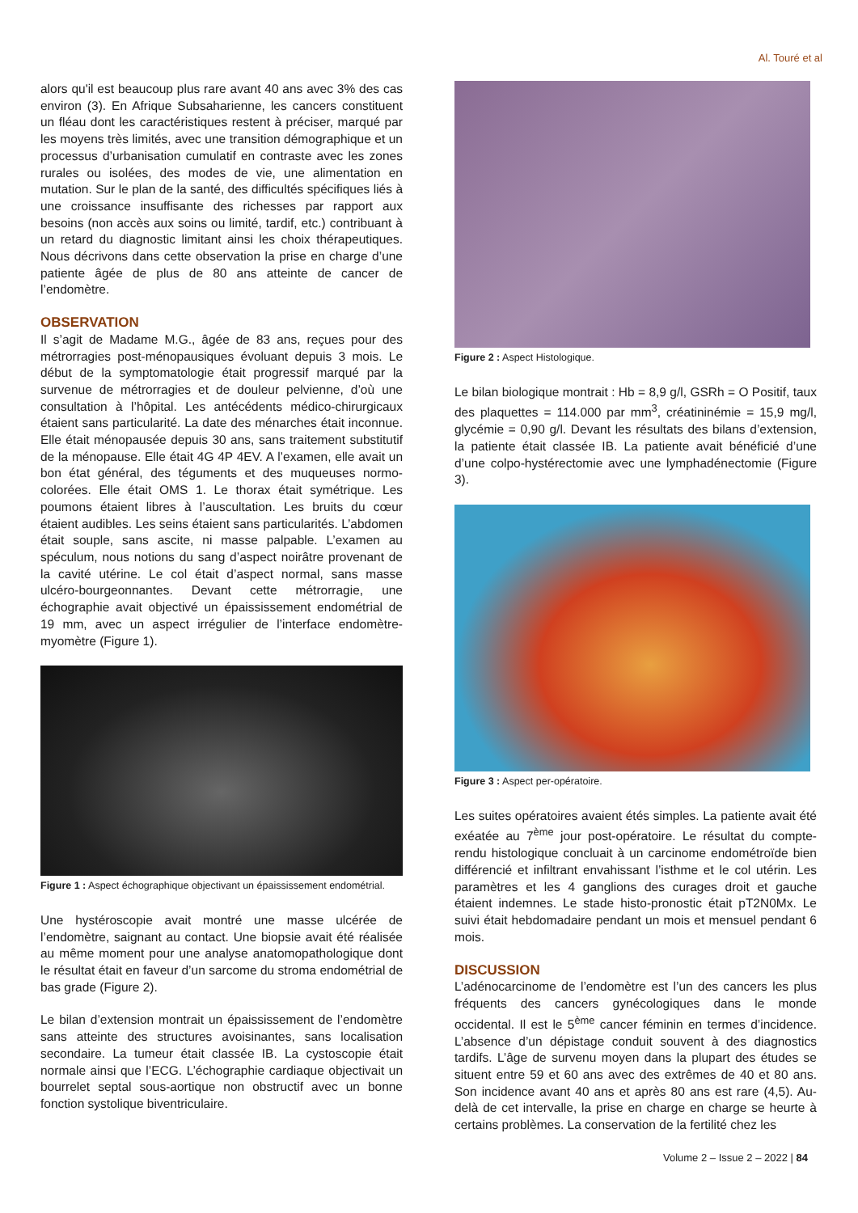Al. Touré et al
alors qu'il est beaucoup plus rare avant 40 ans avec 3% des cas environ (3). En Afrique Subsaharienne, les cancers constituent un fléau dont les caractéristiques restent à préciser, marqué par les moyens très limités, avec une transition démographique et un processus d’urbanisation cumulatif en contraste avec les zones rurales ou isolées, des modes de vie, une alimentation en mutation. Sur le plan de la santé, des difficultés spécifiques liés à une croissance insuffisante des richesses par rapport aux besoins (non accès aux soins ou limité, tardif, etc.) contribuant à un retard du diagnostic limitant ainsi les choix thérapeutiques. Nous décrivons dans cette observation la prise en charge d’une patiente âgée de plus de 80 ans atteinte de cancer de l’endomètre.
OBSERVATION
Il s’agit de Madame M.G., âgée de 83 ans, reçues pour des métrorragies post-ménopausiques évoluant depuis 3 mois. Le début de la symptomatologie était progressif marqué par la survenue de métrorragies et de douleur pelvienne, d’où une consultation à l’hôpital. Les antécédents médico-chirurgicaux étaient sans particularité. La date des ménarches était inconnue. Elle était ménopausée depuis 30 ans, sans traitement substitutif de la ménopause. Elle était 4G 4P 4EV. A l’examen, elle avait un bon état général, des téguments et des muqueuses normo-colorées. Elle était OMS 1. Le thorax était symétrique. Les poumons étaient libres à l’auscultation. Les bruits du cœur étaient audibles. Les seins étaient sans particularités. L’abdomen était souple, sans ascite, ni masse palpable. L’examen au spéculum, nous notions du sang d’aspect noirâtre provenant de la cavité utérine. Le col était d’aspect normal, sans masse ulcéro-bourgeonnantes. Devant cette métrorragie, une échographie avait objectivé un épaississement endométrial de 19 mm, avec un aspect irrégulier de l’interface endomètre-myomètre (Figure 1).
Figure 1 : Aspect échographique objectivant un épaississement endométrial.
Une hystéroscopie avait montré une masse ulcérée de l’endomètre, saignant au contact. Une biopsie avait été réalisée au même moment pour une analyse anatomopathologique dont le résultat était en faveur d’un sarcome du stroma endométrial de bas grade (Figure 2).
Le bilan d’extension montrait un épaississement de l’endomètre sans atteinte des structures avoisinantes, sans localisation secondaire. La tumeur était classée IB. La cystoscopie était normale ainsi que l’ECG. L’échographie cardiaque objectivait un bourrelet septal sous-aortique non obstructif avec un bonne fonction systolique biventriculaire.
Figure 2 : Aspect Histologique.
Le bilan biologique montrait : Hb = 8,9 g/l, GSRh = O Positif, taux des plaquettes = 114.000 par mm<sup>3</sup>, créatininémie = 15,9 mg/l, glycémie = 0,90 g/l. Devant les résultats des bilans d’extension, la patiente était classée IB. La patiente avait bénéficié d’une d’une colpo-hystérectomie avec une lymphadénectomie (Figure 3).
Figure 3 : Aspect per-opératoire.
Les suites opératoires avaient étés simples. La patiente avait été exéatée au 7<sup>ème</sup> jour post-opératoire. Le résultat du compte-rendu histologique concluait à un carcinome endométroïde bien différencié et infiltrant envahissant l’isthme et le col utérin. Les paramètres et les 4 ganglions des curages droit et gauche étaient indemnes. Le stade histo-pronostic était pT2N0Mx. Le suivi était hebdomadaire pendant un mois et mensuel pendant 6 mois.
DISCUSSION
L’adénocarcinome de l’endomètre est l’un des cancers les plus fréquents des cancers gynécologiques dans le monde occidental. Il est le 5<sup>ème</sup> cancer féminin en termes d’incidence. L’absence d’un dépistage conduit souvent à des diagnostics tardifs. L’âge de survenu moyen dans la plupart des études se situent entre 59 et 60 ans avec des extrêmes de 40 et 80 ans. Son incidence avant 40 ans et après 80 ans est rare (4,5). Au-delà de cet intervalle, la prise en charge en charge se heurte à certains problèmes. La conservation de la fertilité chez les
Volume 2 – Issue 2 – 2022 | 84